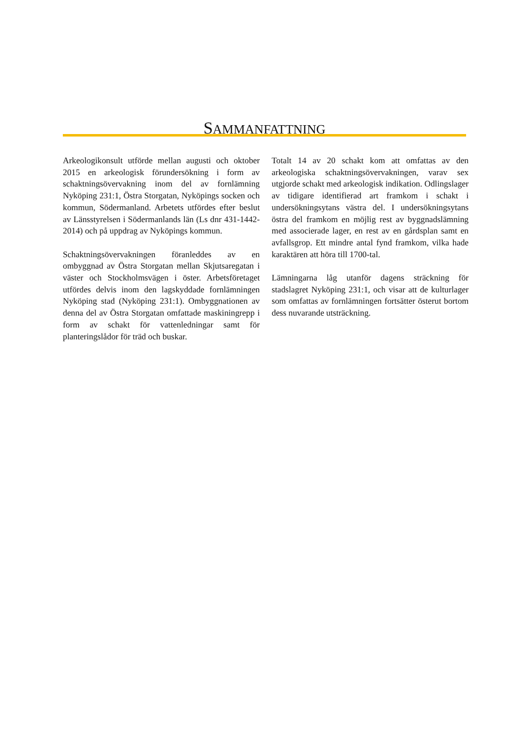SAMMANFATTNING
Arkeologikonsult utförde mellan augusti och oktober 2015 en arkeologisk förundersökning i form av schaktningsövervakning inom del av fornlämning Nyköping 231:1, Östra Storgatan, Nyköpings socken och kommun, Södermanland. Arbetets utfördes efter beslut av Länsstyrelsen i Södermanlands län (Ls dnr 431-1442-2014) och på uppdrag av Nyköpings kommun.
Schaktningsövervakningen föranleddes av en ombyggnad av Östra Storgatan mellan Skjutsaregatan i väster och Stockholmsvägen i öster. Arbetsföretaget utfördes delvis inom den lagskyddade fornlämningen Nyköping stad (Nyköping 231:1). Ombyggnationen av denna del av Östra Storgatan omfattade maskiningrepp i form av schakt för vattenledningar samt för planteringslådor för träd och buskar.
Totalt 14 av 20 schakt kom att omfattas av den arkeologiska schaktningsövervakningen, varav sex utgjorde schakt med arkeologisk indikation. Odlingslager av tidigare identifierad art framkom i schakt i undersökningsytans västra del. I undersökningsytans östra del framkom en möjlig rest av byggnadslämning med associerade lager, en rest av en gårdsplan samt en avfallsgrop. Ett mindre antal fynd framkom, vilka hade karaktären att höra till 1700-tal.
Lämningarna låg utanför dagens sträckning för stadslagret Nyköping 231:1, och visar att de kulturlager som omfattas av fornlämningen fortsätter österut bortom dess nuvarande utsträckning.